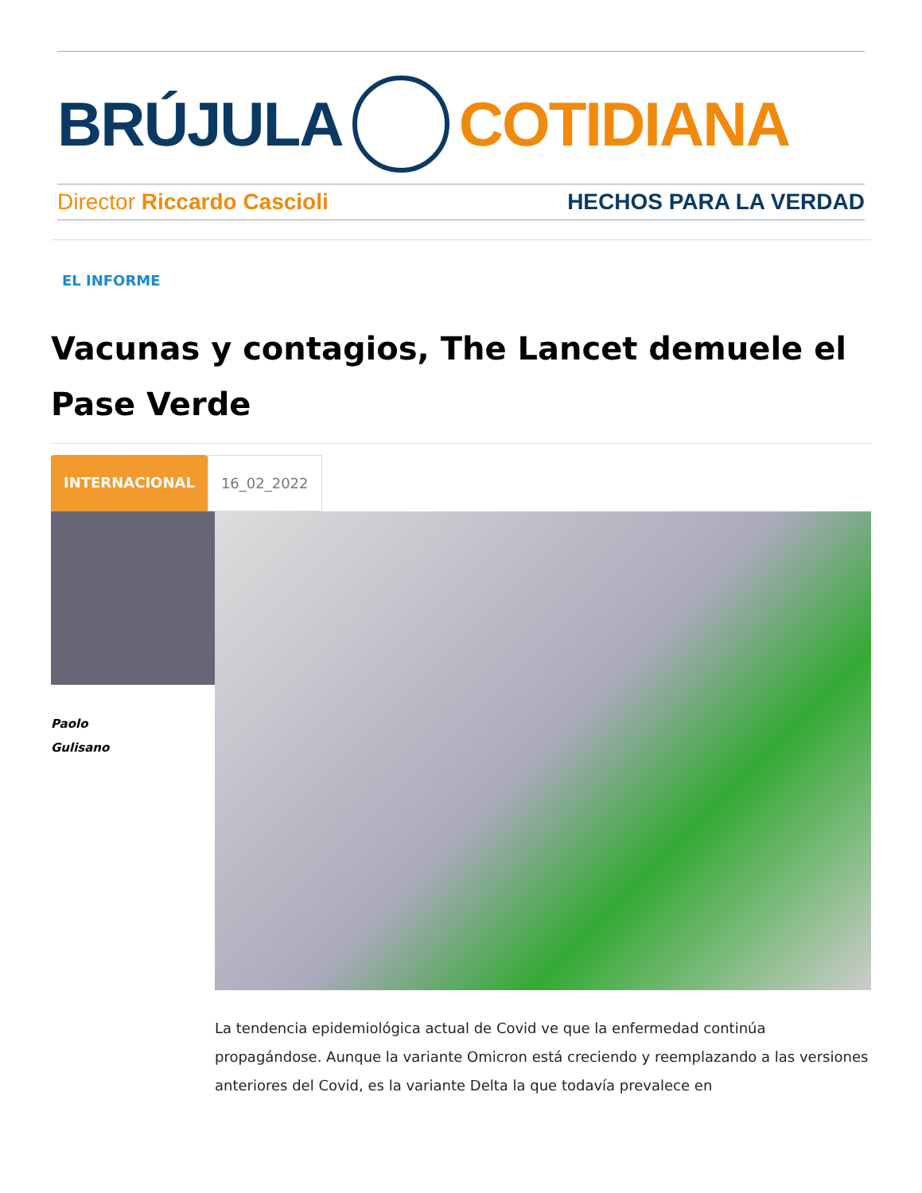BRÚJULA COTIDIANA
Director Riccardo Cascioli HECHOS PARA LA VERDAD
EL INFORME
Vacunas y contagios, The Lancet demuele el Pase Verde
INTERNACIONAL 16_02_2022
Paolo
Gulisano
La tendencia epidemiológica actual de Covid ve que la enfermedad continúa propagándose. Aunque la variante Omicron está creciendo y reemplazando a las versiones anteriores del Covid, es la variante Delta la que todavía prevalece en